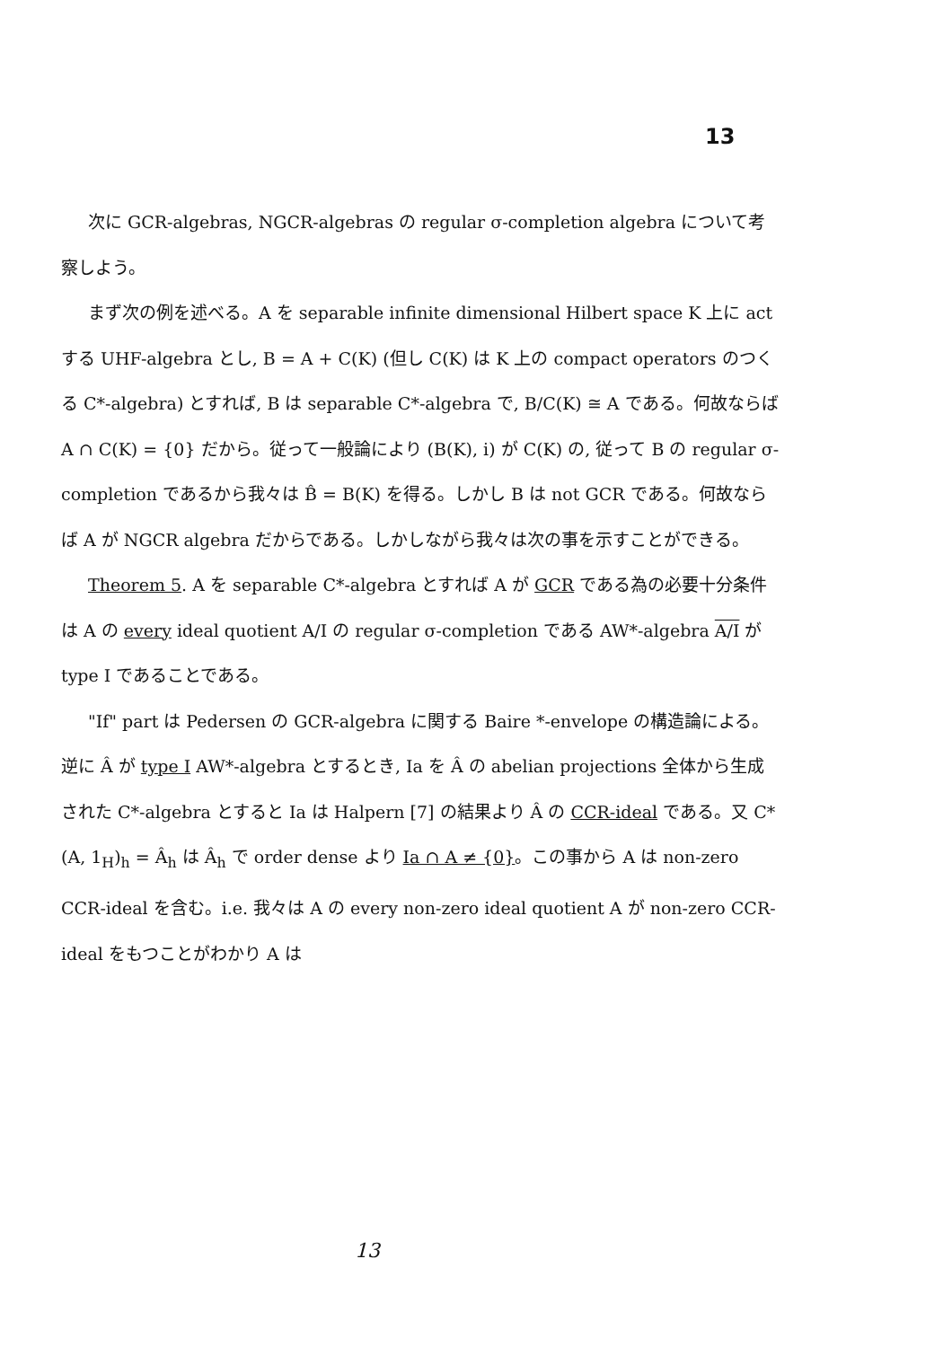13
次に GCR-algebras, NGCR-algebras の regular σ-completion algebra について考察しよう。
まず次の例を述べる。A を separable infinite dimensional Hilbert space K 上に act する UHF-algebra とし, B = A + C(K) (但し C(K) は K 上の compact operators のつくる C*-algebra) とすれば, B は separable C*-algebra で, B/C(K) ≅ A である。何故ならば A ∩ C(K) = {0} だから。従って一般論により (B(K), i) が C(K) の, 従って B の regular σ-completion であるから我々は B̂ = B(K) を得る。しかし B は not GCR である。何故ならば A が NGCR algebra だからである。しかしながら我々は次の事を示すことができる。
Theorem 5. A を separable C*-algebra とすれば A が GCR である為の必要十分条件は A の every ideal quotient A/I の regular σ-completion である AW*-algebra A/I が type I であることである。
"If" part は Pedersen の GCR-algebra に関する Baire *-envelope の構造論による。逆に Â が type I AW*-algebra とするとき, Ia を Â の abelian projections 全体から生成された C*-algebra とすると Ia は Halpern [7] の結果より Â の CCR-ideal である。又 C*(A, 1<sub>H</sub>)<sub>h</sub> = Â<sub>h</sub> は Â<sub>h</sub> で order dense より Ia ∩ A ≠ {0}。この事から A は non-zero CCR-ideal を含む。i.e. 我々は A の every non-zero ideal quotient A が non-zero CCR-ideal をもつことがわかり A は
13